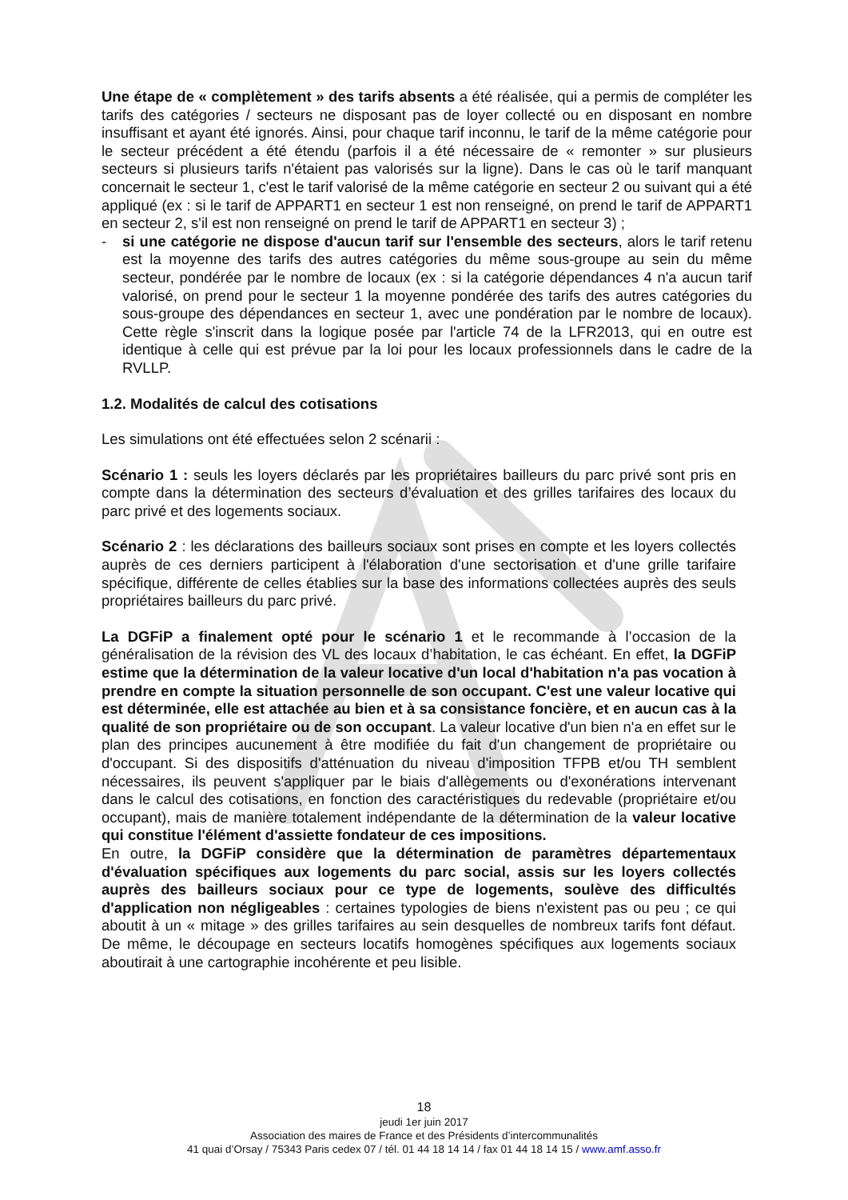Une étape de « complètement » des tarifs absents a été réalisée, qui a permis de compléter les tarifs des catégories / secteurs ne disposant pas de loyer collecté ou en disposant en nombre insuffisant et ayant été ignorés. Ainsi, pour chaque tarif inconnu, le tarif de la même catégorie pour le secteur précédent a été étendu (parfois il a été nécessaire de « remonter » sur plusieurs secteurs si plusieurs tarifs n'étaient pas valorisés sur la ligne). Dans le cas où le tarif manquant concernait le secteur 1, c'est le tarif valorisé de la même catégorie en secteur 2 ou suivant qui a été appliqué (ex : si le tarif de APPART1 en secteur 1 est non renseigné, on prend le tarif de APPART1 en secteur 2, s'il est non renseigné on prend le tarif de APPART1 en secteur 3) ;
- si une catégorie ne dispose d'aucun tarif sur l'ensemble des secteurs, alors le tarif retenu est la moyenne des tarifs des autres catégories du même sous-groupe au sein du même secteur, pondérée par le nombre de locaux (ex : si la catégorie dépendances 4 n'a aucun tarif valorisé, on prend pour le secteur 1 la moyenne pondérée des tarifs des autres catégories du sous-groupe des dépendances en secteur 1, avec une pondération par le nombre de locaux). Cette règle s'inscrit dans la logique posée par l'article 74 de la LFR2013, qui en outre est identique à celle qui est prévue par la loi pour les locaux professionnels dans le cadre de la RVLLP.
1.2. Modalités de calcul des cotisations
Les simulations ont été effectuées selon 2 scénarii :
Scénario 1 : seuls les loyers déclarés par les propriétaires bailleurs du parc privé sont pris en compte dans la détermination des secteurs d’évaluation et des grilles tarifaires des locaux du parc privé et des logements sociaux.
Scénario 2 : les déclarations des bailleurs sociaux sont prises en compte et les loyers collectés auprès de ces derniers participent à l'élaboration d'une sectorisation et d'une grille tarifaire spécifique, différente de celles établies sur la base des informations collectées auprès des seuls propriétaires bailleurs du parc privé.
La DGFiP a finalement opté pour le scénario 1 et le recommande à l’occasion de la généralisation de la révision des VL des locaux d’habitation, le cas échéant. En effet, la DGFiP estime que la détermination de la valeur locative d'un local d'habitation n'a pas vocation à prendre en compte la situation personnelle de son occupant. C'est une valeur locative qui est déterminée, elle est attachée au bien et à sa consistance foncière, et en aucun cas à la qualité de son propriétaire ou de son occupant. La valeur locative d'un bien n'a en effet sur le plan des principes aucunement à être modifiée du fait d'un changement de propriétaire ou d'occupant. Si des dispositifs d'atténuation du niveau d'imposition TFPB et/ou TH semblent nécessaires, ils peuvent s'appliquer par le biais d'allègements ou d'exonérations intervenant dans le calcul des cotisations, en fonction des caractéristiques du redevable (propriétaire et/ou occupant), mais de manière totalement indépendante de la détermination de la valeur locative qui constitue l'élément d'assiette fondateur de ces impositions.
En outre, la DGFiP considère que la détermination de paramètres départementaux d'évaluation spécifiques aux logements du parc social, assis sur les loyers collectés auprès des bailleurs sociaux pour ce type de logements, soulève des difficultés d'application non négligeables : certaines typologies de biens n'existent pas ou peu ; ce qui aboutit à un « mitage » des grilles tarifaires au sein desquelles de nombreux tarifs font défaut. De même, le découpage en secteurs locatifs homogènes spécifiques aux logements sociaux aboutirait à une cartographie incohérente et peu lisible.
18
jeudi 1er juin 2017
Association des maires de France et des Présidents d’intercommunalités
41 quai d’Orsay / 75343 Paris cedex 07 / tél. 01 44 18 14 14 / fax 01 44 18 14 15 / www.amf.asso.fr